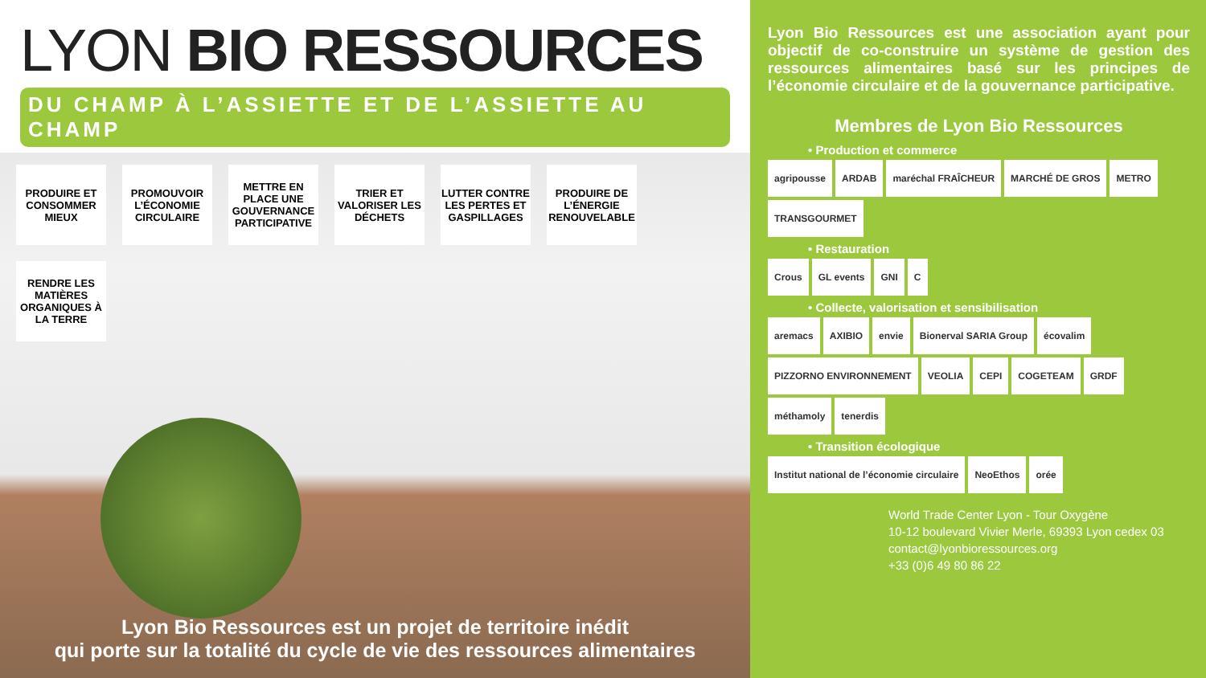LYON BIO RESSOURCES
DU CHAMP À L’ASSIETTE ET DE L’ASSIETTE AU CHAMP
PRODUIRE ET CONSOMMER MIEUX
PROMOUVOIR L’ÉCONOMIE CIRCULAIRE
METTRE EN PLACE UNE GOUVERNANCE PARTICIPATIVE
TRIER ET VALORISER LES DÉCHETS
LUTTER CONTRE LES PERTES ET GASPILLAGES
PRODUIRE DE L’ÉNERGIE RENOUVELABLE
RENDRE LES MATIÈRES ORGANIQUES À LA TERRE
Lyon Bio Ressources est un projet de territoire inédit
qui porte sur la totalité du cycle de vie des ressources alimentaires
Lyon Bio Ressources est une association ayant pour objectif de co-construire un système de gestion des ressources alimentaires basé sur les principes de l’économie circulaire et de la gouvernance participative.
Membres de Lyon Bio Ressources
• Production et commerce
agripousse ARDAB maréchal FRAÎCHEUR MARCHÉ DE GROS METRO TRANSGOURMET
• Restauration
Crous GL events GNI C
• Collecte, valorisation et sensibilisation
aremacs AXIBIO envie Bionerval SARIA Group écovalim PIZZORNO ENVIRONNEMENT VEOLIA CEPI COGETEAM GRDF méthamoly tenerdis
• Transition écologique
Institut national de l’économie circulaire NeoEthos orée
World Trade Center Lyon - Tour Oxygène
10-12 boulevard Vivier Merle, 69393 Lyon cedex 03
contact@lyonbioressources.org
+33 (0)6 49 80 86 22